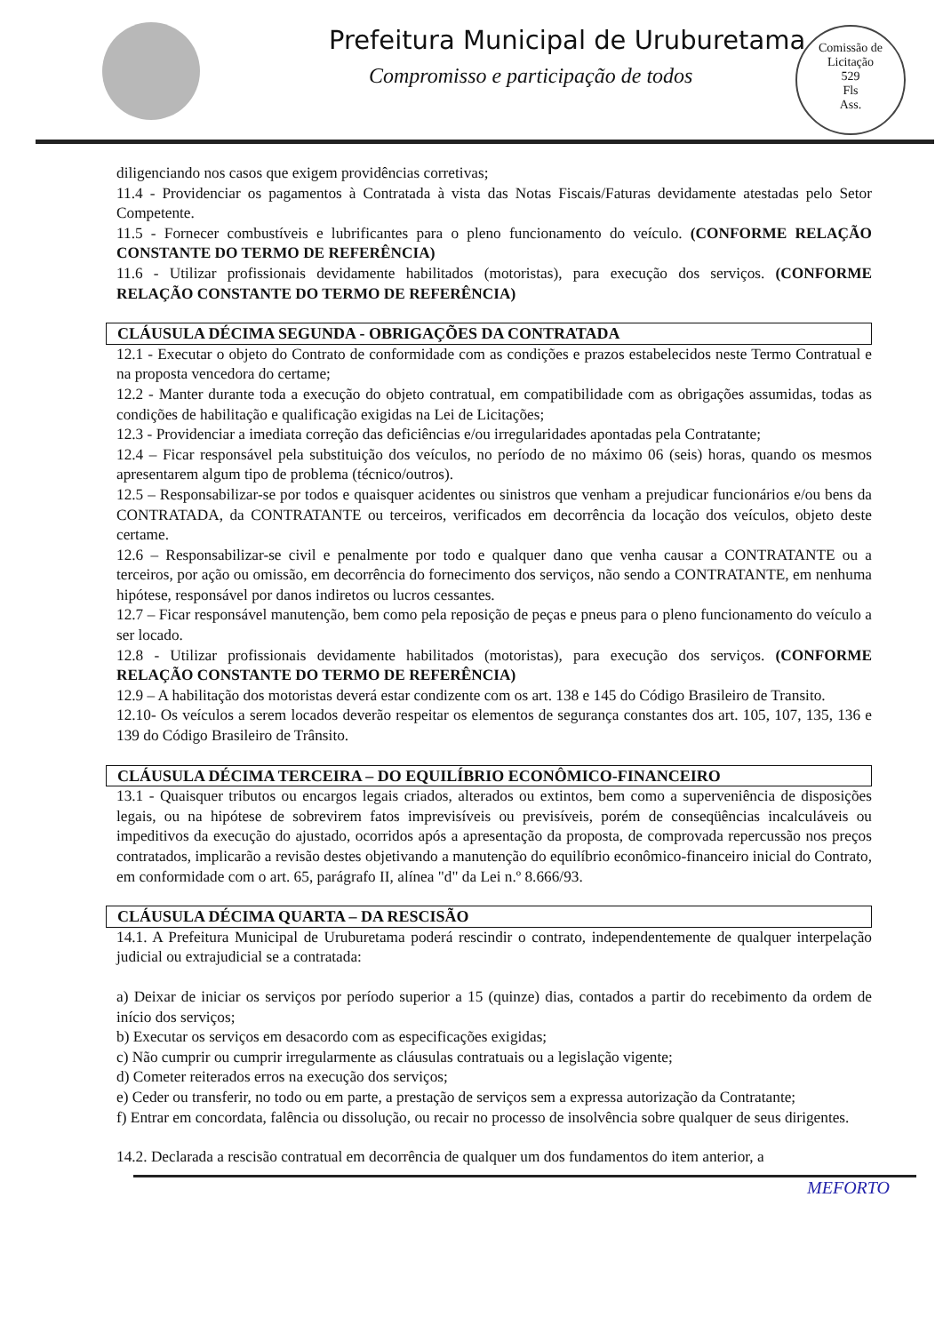Prefeitura Municipal de Uruburetama
Compromisso e participação de todos
Comissão de Licitação
529
Fls
Ass.
diligenciando nos casos que exigem providências corretivas;
11.4 - Providenciar os pagamentos à Contratada à vista das Notas Fiscais/Faturas devidamente atestadas pelo Setor Competente.
11.5 - Fornecer combustíveis e lubrificantes para o pleno funcionamento do veículo. (CONFORME RELAÇÃO CONSTANTE DO TERMO DE REFERÊNCIA)
11.6 - Utilizar profissionais devidamente habilitados (motoristas), para execução dos serviços. (CONFORME RELAÇÃO CONSTANTE DO TERMO DE REFERÊNCIA)
CLÁUSULA DÉCIMA SEGUNDA - OBRIGAÇÕES DA CONTRATADA
12.1 - Executar o objeto do Contrato de conformidade com as condições e prazos estabelecidos neste Termo Contratual e na proposta vencedora do certame;
12.2 - Manter durante toda a execução do objeto contratual, em compatibilidade com as obrigações assumidas, todas as condições de habilitação e qualificação exigidas na Lei de Licitações;
12.3 - Providenciar a imediata correção das deficiências e/ou irregularidades apontadas pela Contratante;
12.4 – Ficar responsável pela substituição dos veículos, no período de no máximo 06 (seis) horas, quando os mesmos apresentarem algum tipo de problema (técnico/outros).
12.5 – Responsabilizar-se por todos e quaisquer acidentes ou sinistros que venham a prejudicar funcionários e/ou bens da CONTRATADA, da CONTRATANTE ou terceiros, verificados em decorrência da locação dos veículos, objeto deste certame.
12.6 – Responsabilizar-se civil e penalmente por todo e qualquer dano que venha causar a CONTRATANTE ou a terceiros, por ação ou omissão, em decorrência do fornecimento dos serviços, não sendo a CONTRATANTE, em nenhuma hipótese, responsável por danos indiretos ou lucros cessantes.
12.7 – Ficar responsável manutenção, bem como pela reposição de peças e pneus para o pleno funcionamento do veículo a ser locado.
12.8 - Utilizar profissionais devidamente habilitados (motoristas), para execução dos serviços. (CONFORME RELAÇÃO CONSTANTE DO TERMO DE REFERÊNCIA)
12.9 – A habilitação dos motoristas deverá estar condizente com os art. 138 e 145 do Código Brasileiro de Transito.
12.10- Os veículos a serem locados deverão respeitar os elementos de segurança constantes dos art. 105, 107, 135, 136 e 139 do Código Brasileiro de Trânsito.
CLÁUSULA DÉCIMA TERCEIRA – DO EQUILÍBRIO ECONÔMICO-FINANCEIRO
13.1 - Quaisquer tributos ou encargos legais criados, alterados ou extintos, bem como a superveniência de disposições legais, ou na hipótese de sobrevirem fatos imprevisíveis ou previsíveis, porém de conseqüências incalculáveis ou impeditivos da execução do ajustado, ocorridos após a apresentação da proposta, de comprovada repercussão nos preços contratados, implicarão a revisão destes objetivando a manutenção do equilíbrio econômico-financeiro inicial do Contrato, em conformidade com o art. 65, parágrafo II, alínea "d" da Lei n.º 8.666/93.
CLÁUSULA DÉCIMA QUARTA – DA RESCISÃO
14.1. A Prefeitura Municipal de Uruburetama poderá rescindir o contrato, independentemente de qualquer interpelação judicial ou extrajudicial se a contratada:
a) Deixar de iniciar os serviços por período superior a 15 (quinze) dias, contados a partir do recebimento da ordem de início dos serviços;
b) Executar os serviços em desacordo com as especificações exigidas;
c) Não cumprir ou cumprir irregularmente as cláusulas contratuais ou a legislação vigente;
d) Cometer reiterados erros na execução dos serviços;
e) Ceder ou transferir, no todo ou em parte, a prestação de serviços sem a expressa autorização da Contratante;
f) Entrar em concordata, falência ou dissolução, ou recair no processo de insolvência sobre qualquer de seus dirigentes.
14.2. Declarada a rescisão contratual em decorrência de qualquer um dos fundamentos do item anterior, a
MEFORTO